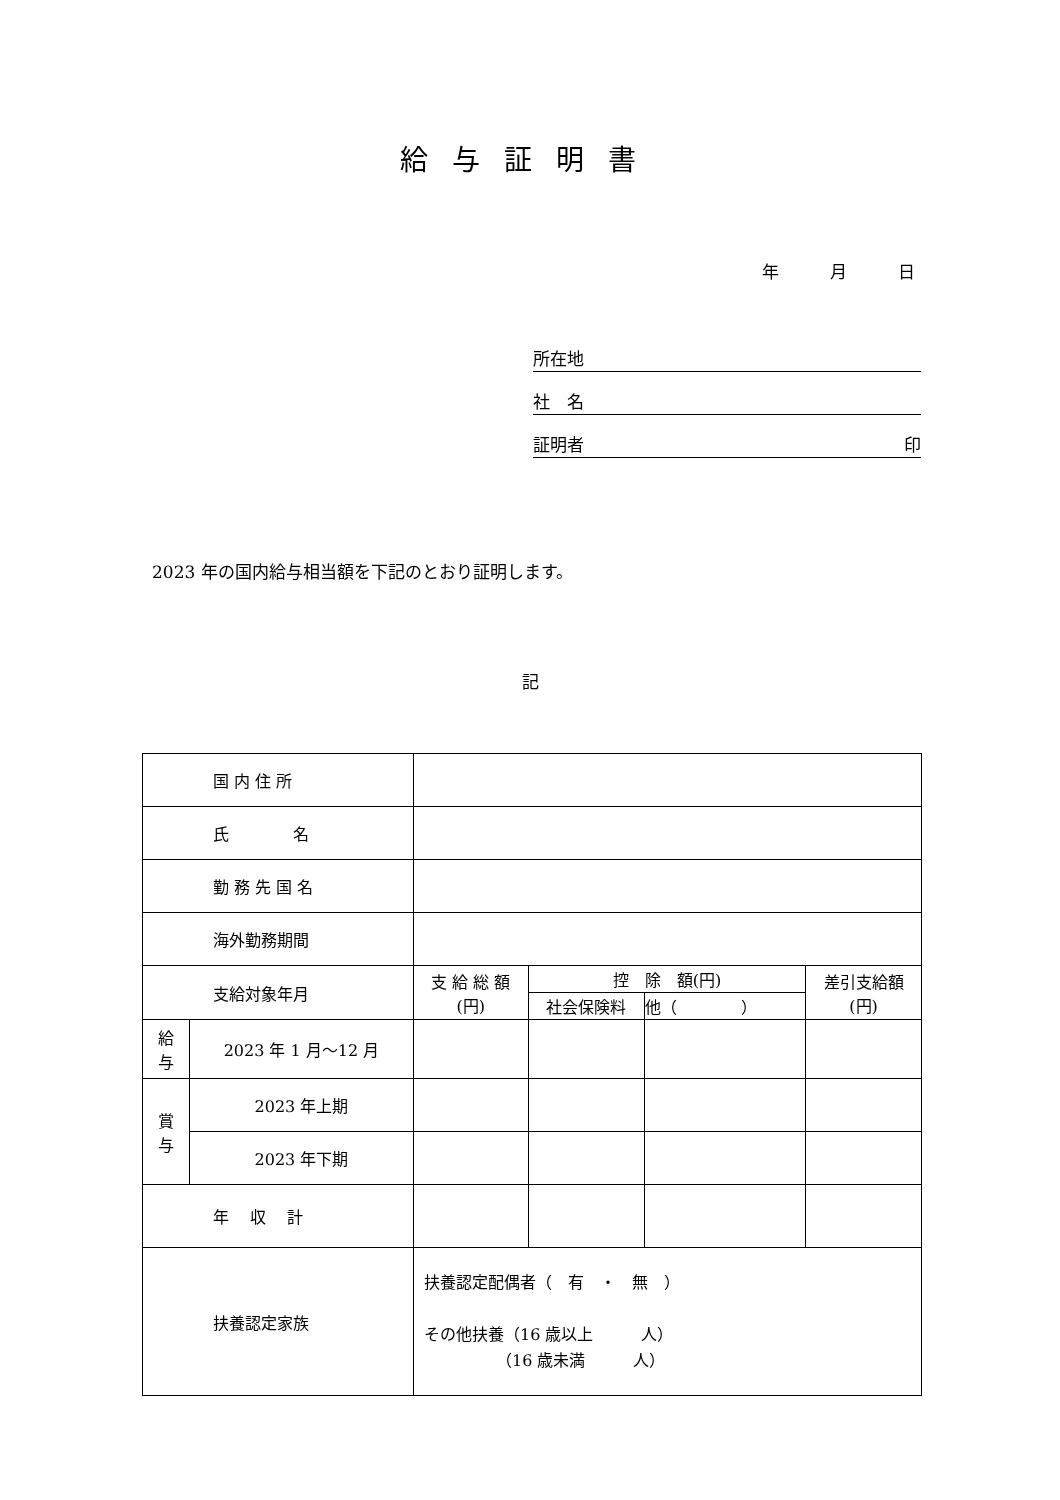給与証明書
年　　　月　　　日
所在地
社　名
証明者 印
2023 年の国内給与相当額を下記のとおり証明します。
記
| 国 内 住 所 | | | | | |
| 氏 名 | | | | | |
| 勤 務 先 国 名 | | | | | |
| 海外勤務期間 | | | | | |
| 支給対象年月 | | 支 給 総 額 (円) | 控 除 額(円) | | 差引支給額 (円) |
| | | | 社会保険料 | 他（ ） | |
| 給 与 | 2023 年 1 月～12 月 | | | | |
| 賞 与 | 2023 年上期 | | | | |
| | 2023 年下期 | | | | |
| 年 収 計 | | | | | |
| 扶養認定家族 | | 扶養認定配偶者（ 有 ・ 無 ） その他扶養（16 歳以上 人） （16 歳未満 人） | | | |